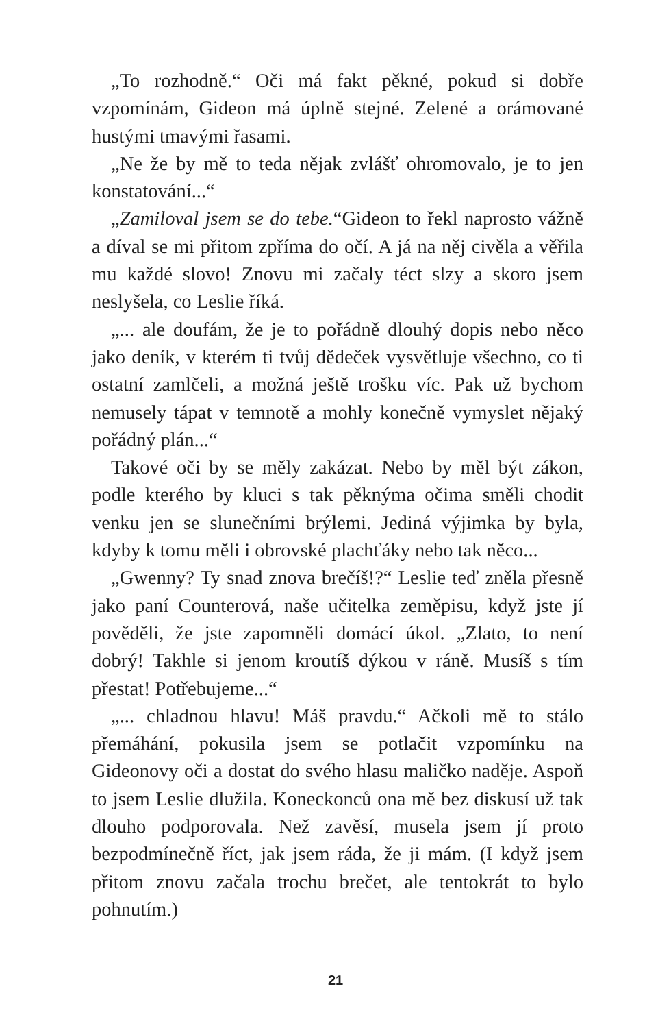„To rozhodně.“ Oči má fakt pěkné, pokud si dobře vzpomínám, Gideon má úplně stejné. Zelené a orámované hustými tmavými řasami.
„Ne že by mě to teda nějak zvlášť ohromovalo, je to jen konstatování...“
„Zamiloval jsem se do tebe.“Gideon to řekl naprosto vážně a díval se mi přitom zpříma do očí. A já na něj civěla a věřila mu každé slovo! Znovu mi začaly téct slzy a skoro jsem neslyšela, co Leslie říká.
„... ale doufám, že je to pořádně dlouhý dopis nebo něco jako deník, v kterém ti tvůj dědeček vysvětluje všechno, co ti ostatní zamlčeli, a možná ještě trošku víc. Pak už bychom nemusely tápat v temnotě a mohly konečně vymyslet nějaký pořádný plán...“
Takové oči by se měly zakázat. Nebo by měl být zákon, podle kterého by kluci s tak pěknýma očima směli chodit venku jen se slunečními brýlemi. Jediná výjimka by byla, kdyby k tomu měli i obrovské plachťáky nebo tak něco...
„Gwenny? Ty snad znova brečíš!?“ Leslie teď zněla přesně jako paní Counterová, naše učitelka zeměpisu, když jste jí pověděli, že jste zapomněli domácí úkol. „Zlato, to není dobrý! Takhle si jenom kroutíš dýkou v ráně. Musíš s tím přestat! Potřebujeme...“
„... chladnou hlavu! Máš pravdu.“ Ačkoli mě to stálo přemáhání, pokusila jsem se potlačit vzpomínku na Gideonovy oči a dostat do svého hlasu maličko naděje. Aspoň to jsem Leslie dlužila. Koneckonců ona mě bez diskusí už tak dlouho podporovala. Než zavěsí, musela jsem jí proto bezpodmínečně říct, jak jsem ráda, že ji mám. (I když jsem přitom znovu začala trochu brečet, ale tentokrát to bylo pohnutím.)
21